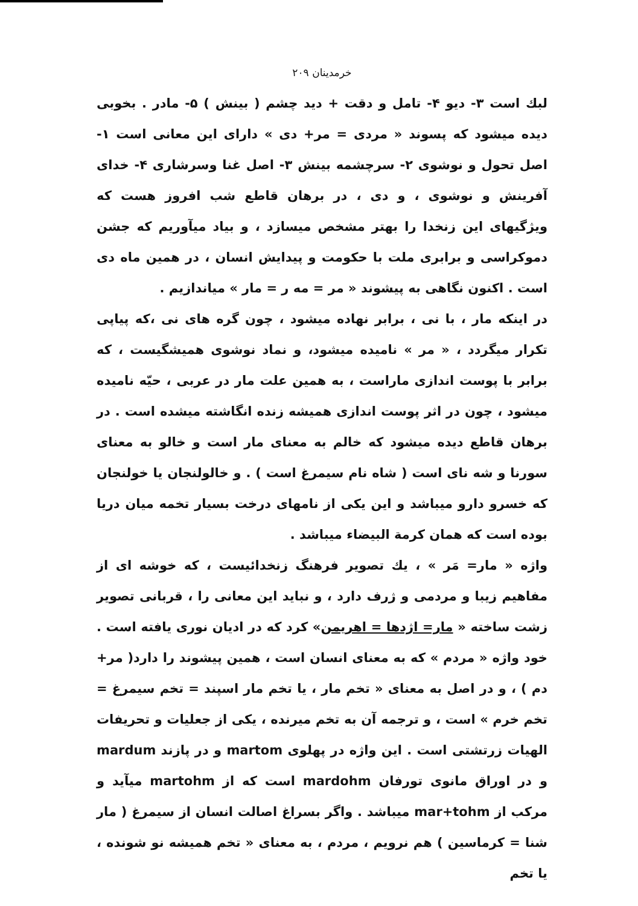خرمدينان ٢٠٩
لبك است ٣- ديو ۴- تامل و دقت + ديد چشم ( بينش ) ۵- مادر . بخوبى ديده ميشود كه پسوند « مردى = مر+ دى » داراى اين معانى است ١- اصل تحول و نوشوى ٢- سرچشمه بينش ٣- اصل غنا وسرشارى ۴- خداى آفرينش و نوشوى ، و دى ، در برهان قاطع شب افروز هست كه ويژگيهاى اين زنخدا را بهتر مشخص ميسازد ، و بياد ميآوريم كه جشن دموكراسى و برابرى ملت با حكومت و پيدايش انسان ، در همين ماه دى است . اكنون نگاهى به پيشوند « مر = مه ر = مار » مياندازيم .
در اينكه مار ، با نى ، برابر نهاده ميشود ، چون گره هاى نى ،كه پياپى تكرار ميگردد ، « مر » ناميده ميشود، و نماد نوشوى هميشگيست ، كه برابر با پوست اندازى ماراست ، به همين علت مار در عربى ، حيّه ناميده ميشود ، چون در اثر پوست اندازى هميشه زنده انگاشته ميشده است . در برهان قاطع ديده ميشود كه خالم به معناى مار است و خالو به معناى سورنا و شه ناى است ( شاه نام سيمرغ است ) . و خالولنجان يا خولنجان كه خسرو دارو ميباشد و اين يكى از نامهاى درخت بسيار تخمه ميان دريا بوده است كه همان كرمة البيضاء ميباشد .
واژه « مار= مَر » ، يك تصوير فرهنگ زنخدائيست ، كه خوشه اى از مفاهيم زيبا و مردمى و ژرف دارد ، و نبايد اين معانى را ، قربانى تصوير زشت ساخته « مار= اژدها = اهريمن» كرد كه در اديان نورى يافته است . خود واژه « مردم » كه به معناى انسان است ، همين پيشوند را دارد( مر+ دم ) ، و در اصل به معناى « تخم مار ، يا تخم مار اسپند = تخم سيمرغ = تخم خرم » است ، و ترجمه آن به تخم ميرنده ، يكى از جعليات و تحريفات الهيات زرتشتى است . اين واژه در پهلوى martom و در پازند mardum و در اوراق مانوى تورفان mardohm است كه از martohm ميآيد و مركب از mar+tohm ميباشد . واگر بسراغ اصالت انسان از سيمرغ ( مار شنا = كرماسين ) هم نرويم ، مردم ، به معناى « تخم هميشه نو شونده ، يا تخم